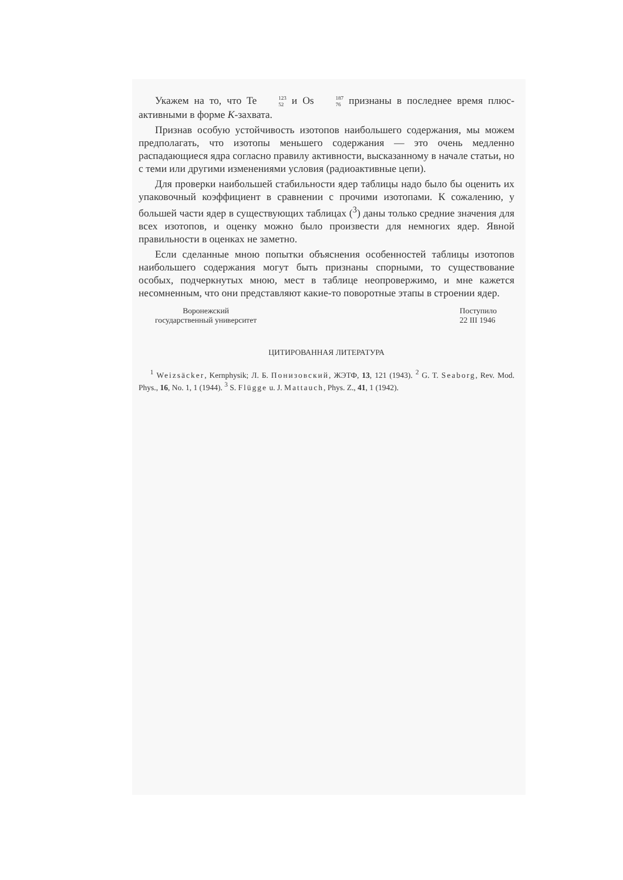Укажем на то, что Te 123 52 и Os 187 76 признаны в последнее время плюс-активными в форме K-захвата.
Признав особую устойчивость изотопов наибольшего содержания, мы можем предполагать, что изотопы меньшего содержания — это очень медленно распадающиеся ядра согласно правилу активности, высказанному в начале статьи, но с теми или другими изменениями условия (радиоактивные цепи).
Для проверки наибольшей стабильности ядер таблицы надо было бы оценить их упаковочный коэффициент в сравнении с прочими изотопами. К сожалению, у большей части ядер в существующих таблицах (<sup>3</sup>) даны только средние значения для всех изотопов, и оценку можно было произвести для немногих ядер. Явной правильности в оценках не заметно.
Если сделанные мною попытки объяснения особенностей таблицы изотопов наибольшего содержания могут быть признаны спорными, то существование особых, подчеркнутых мною, мест в таблице неопровержимо, и мне кажется несомненным, что они представляют какие-то поворотные этапы в строении ядер.
Воронежский
государственный университет
Поступило
22 III 1946
ЦИТИРОВАННАЯ ЛИТЕРАТУРА
<sup>1</sup> Weizsäcker, Kernphysik; Л. Б. Понизовский, ЖЭТФ, 13, 121 (1943). <sup>2</sup> G. T. Seaborg, Rev. Mod. Phys., 16, No. 1, 1 (1944). <sup>3</sup> S. Flügge u. J. Mattauch, Phys. Z., 41, 1 (1942).